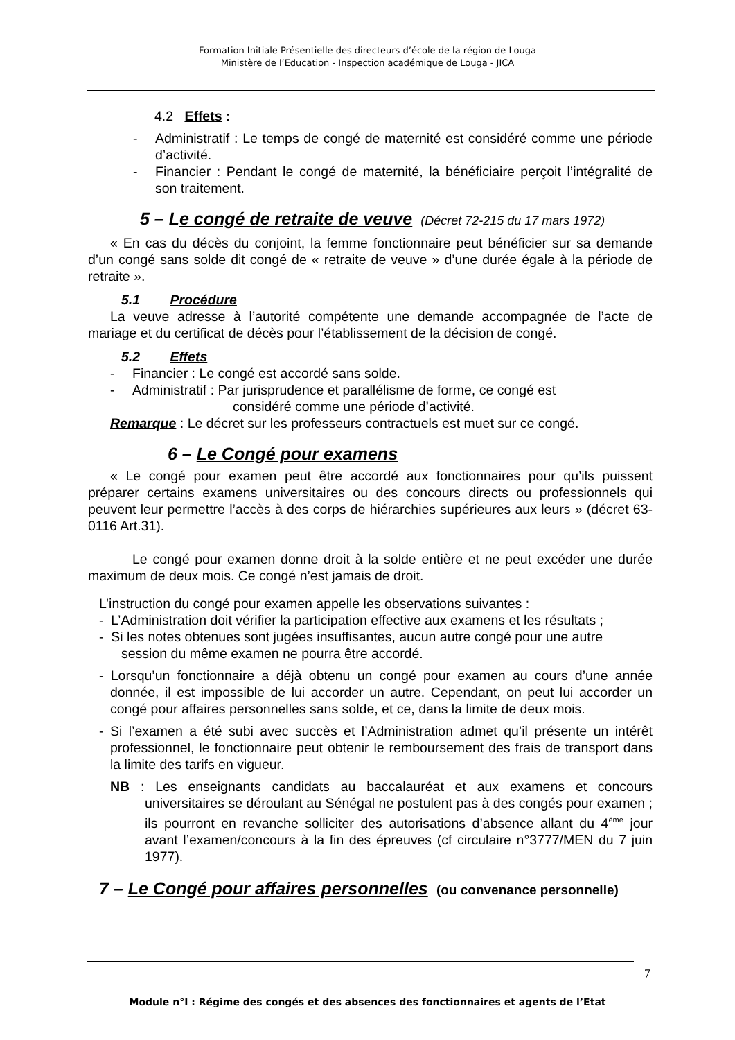Formation Initiale Présentielle des directeurs d’école de la région de Louga
Ministère de l’Education - Inspection académique de Louga - JICA
4.2 Effets :
- Administratif : Le temps de congé de maternité est considéré comme une période d’activité.
- Financier : Pendant le congé de maternité, la bénéficiaire perçoit l’intégralité de son traitement.
5 – Le congé de retraite de veuve (Décret 72-215 du 17 mars 1972)
« En cas du décès du conjoint, la femme fonctionnaire peut bénéficier sur sa demande d’un congé sans solde dit congé de « retraite de veuve » d’une durée égale à la période de retraite ».
5.1 Procédure
La veuve adresse à l’autorité compétente une demande accompagnée de l’acte de mariage et du certificat de décès pour l’établissement de la décision de congé.
5.2 Effets
- Financier : Le congé est accordé sans solde.
- Administratif : Par jurisprudence et parallélisme de forme, ce congé est
considéré comme une période d’activité.
Remarque : Le décret sur les professeurs contractuels est muet sur ce congé.
6 – Le Congé pour examens
« Le congé pour examen peut être accordé aux fonctionnaires pour qu’ils puissent préparer certains examens universitaires ou des concours directs ou professionnels qui peuvent leur permettre l’accès à des corps de hiérarchies supérieures aux leurs » (décret 63-0116 Art.31).
Le congé pour examen donne droit à la solde entière et ne peut excéder une durée maximum de deux mois. Ce congé n’est jamais de droit.
L’instruction du congé pour examen appelle les observations suivantes :
- L’Administration doit vérifier la participation effective aux examens et les résultats ;
- Si les notes obtenues sont jugées insuffisantes, aucun autre congé pour une autre
session du même examen ne pourra être accordé.
- Lorsqu’un fonctionnaire a déjà obtenu un congé pour examen au cours d’une année donnée, il est impossible de lui accorder un autre. Cependant, on peut lui accorder un congé pour affaires personnelles sans solde, et ce, dans la limite de deux mois.
- Si l’examen a été subi avec succès et l’Administration admet qu’il présente un intérêt professionnel, le fonctionnaire peut obtenir le remboursement des frais de transport dans la limite des tarifs en vigueur.
NB : Les enseignants candidats au baccalauréat et aux examens et concours universitaires se déroulant au Sénégal ne postulent pas à des congés pour examen ; ils pourront en revanche solliciter des autorisations d’absence allant du 4<sup>ème</sup> jour avant l’examen/concours à la fin des épreuves (cf circulaire n°3777/MEN du 7 juin 1977).
7 – Le Congé pour affaires personnelles (ou convenance personnelle)
7
Module n°I : Régime des congés et des absences des fonctionnaires et agents de l’Etat